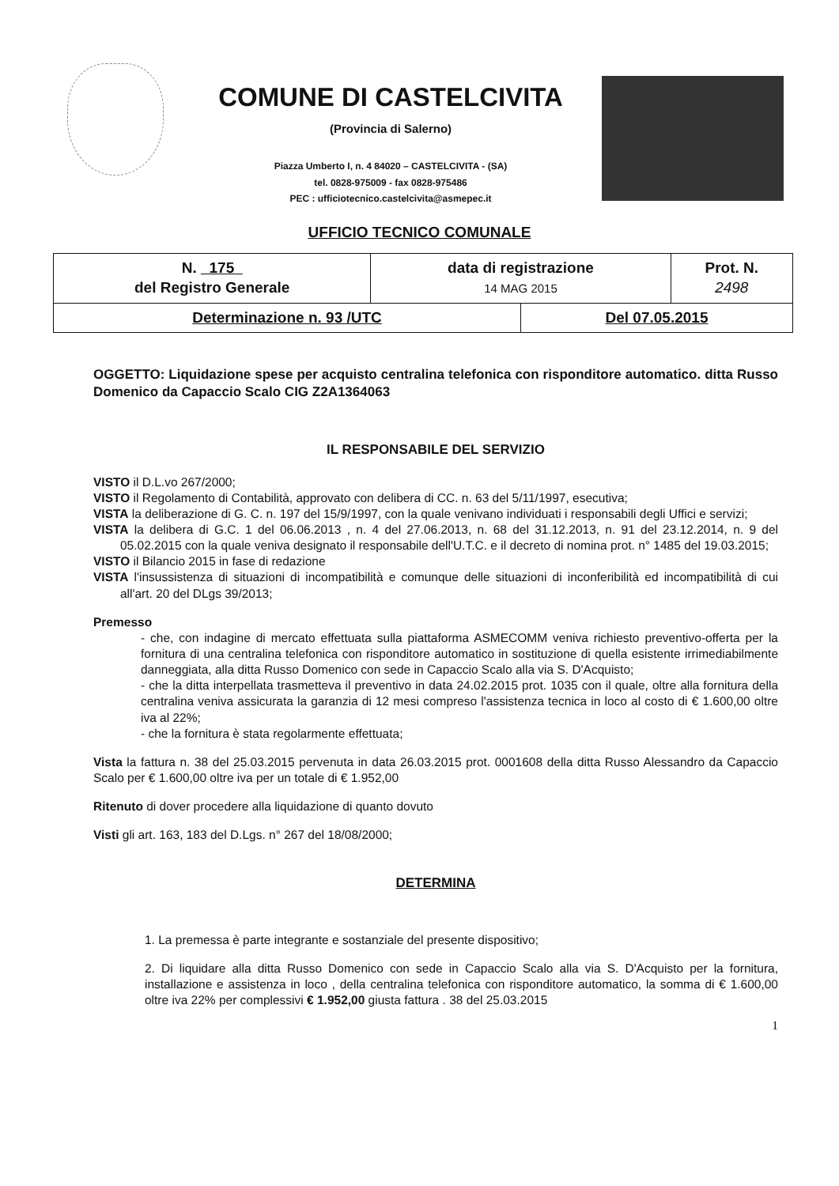COMUNE DI CASTELCIVITA
(Provincia di Salerno)
Piazza Umberto I, n. 4 84020 – CASTELCIVITA - (SA)
tel. 0828-975009 - fax 0828-975486
PEC : ufficiotecnico.castelcivita@asmepec.it
UFFICIO TECNICO COMUNALE
| N. 175 del Registro Generale | data di registrazione 14 MAG 2015 | | Prot. N. 2498 |
| Determinazione n. 93 /UTC | | Del 07.05.2015 | |
OGGETTO: Liquidazione spese per acquisto centralina telefonica con risponditore automatico. ditta Russo Domenico da Capaccio Scalo CIG Z2A1364063
IL RESPONSABILE DEL SERVIZIO
VISTO il D.L.vo 267/2000;
VISTO il Regolamento di Contabilità, approvato con delibera di CC. n. 63 del 5/11/1997, esecutiva;
VISTA la deliberazione di G. C. n. 197 del 15/9/1997, con la quale venivano individuati i responsabili degli Uffici e servizi;
VISTA la delibera di G.C. 1 del 06.06.2013 , n. 4 del 27.06.2013, n. 68 del 31.12.2013, n. 91 del 23.12.2014, n. 9 del 05.02.2015 con la quale veniva designato il responsabile dell'U.T.C. e il decreto di nomina prot. n° 1485 del 19.03.2015;
VISTO il Bilancio 2015 in fase di redazione
VISTA l'insussistenza di situazioni di incompatibilità e comunque delle situazioni di inconferibilità ed incompatibilità di cui all'art. 20 del DLgs 39/2013;
Premesso
- che, con indagine di mercato effettuata sulla piattaforma ASMECOMM veniva richiesto preventivo-offerta per la fornitura di una centralina telefonica con risponditore automatico in sostituzione di quella esistente irrimediabilmente danneggiata, alla ditta Russo Domenico con sede in Capaccio Scalo alla via S. D'Acquisto;
- che la ditta interpellata trasmetteva il preventivo in data 24.02.2015 prot. 1035 con il quale, oltre alla fornitura della centralina veniva assicurata la garanzia di 12 mesi compreso l'assistenza tecnica in loco al costo di € 1.600,00 oltre iva al 22%;
- che la fornitura è stata regolarmente effettuata;
Vista la fattura n. 38 del 25.03.2015 pervenuta in data 26.03.2015 prot. 0001608 della ditta Russo Alessandro da Capaccio Scalo per € 1.600,00 oltre iva per un totale di € 1.952,00
Ritenuto di dover procedere alla liquidazione di quanto dovuto
Visti gli art. 163, 183 del D.Lgs. n° 267 del 18/08/2000;
DETERMINA
1. La premessa è parte integrante e sostanziale del presente dispositivo;
2. Di liquidare alla ditta Russo Domenico con sede in Capaccio Scalo alla via S. D'Acquisto per la fornitura, installazione e assistenza in loco , della centralina telefonica con risponditore automatico, la somma di € 1.600,00 oltre iva 22% per complessivi € 1.952,00 giusta fattura . 38 del 25.03.2015
1